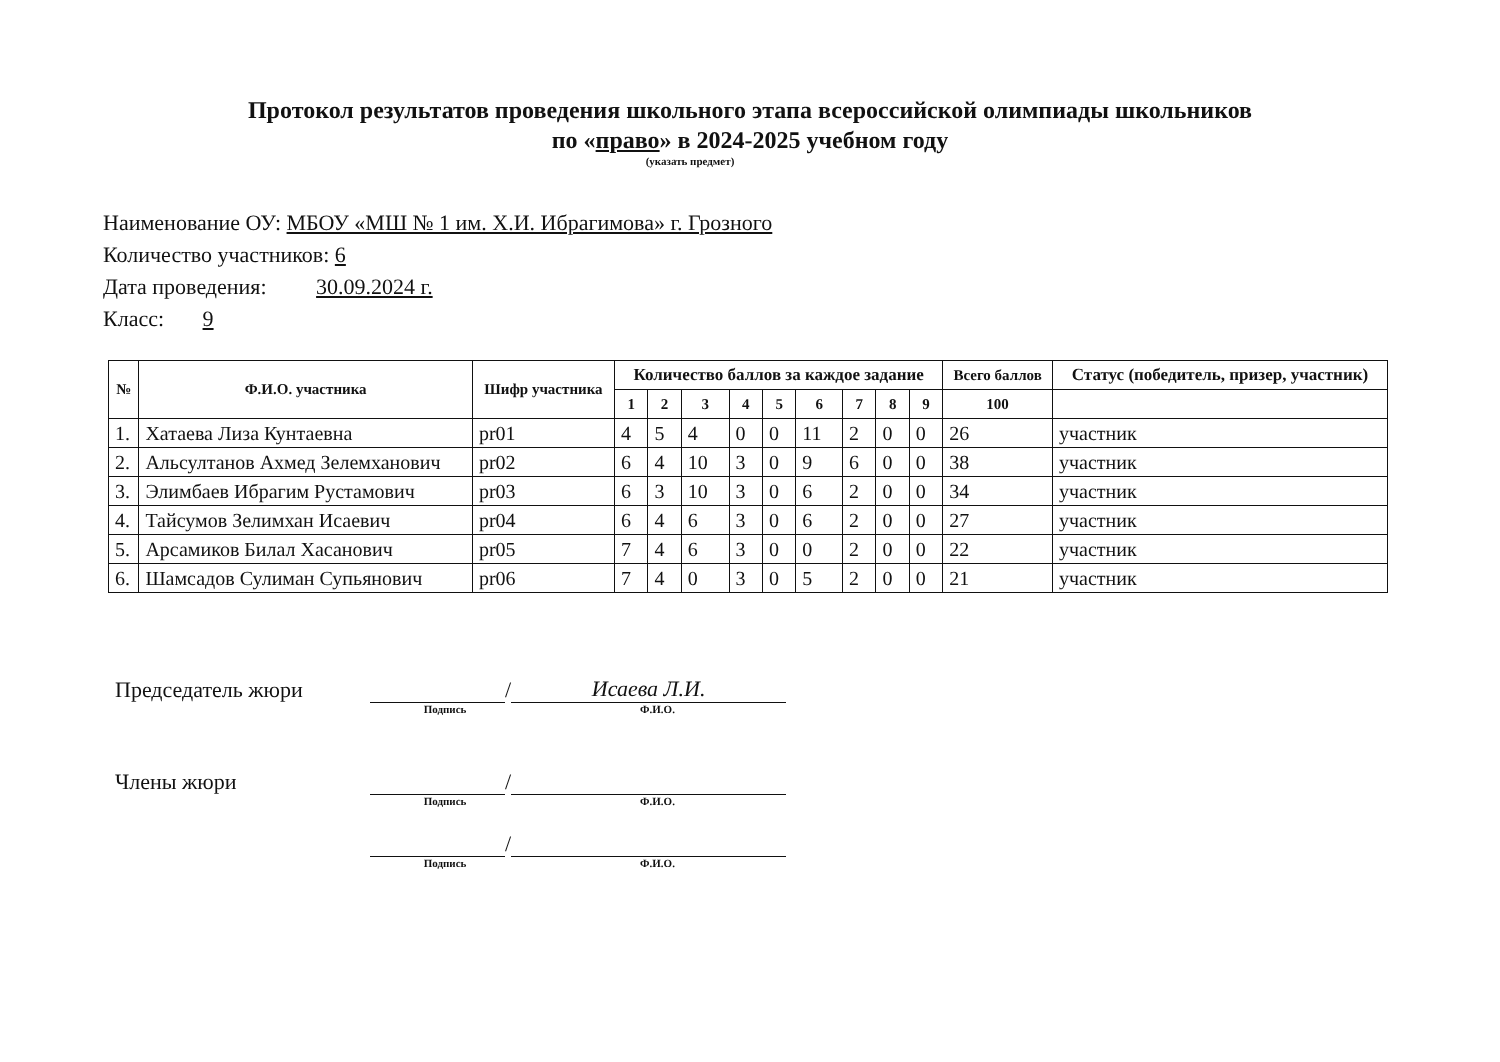Протокол результатов проведения школьного этапа всероссийской олимпиады школьников
по «право» в 2024-2025 учебном году
(указать предмет)
Наименование ОУ: МБОУ «МШ № 1 им. Х.И. Ибрагимова» г. Грозного
Количество участников: 6
Дата проведения: 30.09.2024 г.
Класс: 9
| № | Ф.И.О. участника | Шифр участника | Количество баллов за каждое задание | | | | | | | | | Всего баллов | Статус (победитель, призер, участник) |
| --- | --- | --- | --- | --- | --- | --- | --- | --- | --- | --- | --- | --- | --- |
| | | | 1 | 2 | 3 | 4 | 5 | 6 | 7 | 8 | 9 | 100 | |
| 1. | Хатаева Лиза Кунтаевна | pr01 | 4 | 5 | 4 | 0 | 0 | 11 | 2 | 0 | 0 | 26 | участник |
| 2. | Альсултанов Ахмед Зелемханович | pr02 | 6 | 4 | 10 | 3 | 0 | 9 | 6 | 0 | 0 | 38 | участник |
| 3. | Элимбаев Ибрагим Рустамович | pr03 | 6 | 3 | 10 | 3 | 0 | 6 | 2 | 0 | 0 | 34 | участник |
| 4. | Тайсумов Зелимхан Исаевич | pr04 | 6 | 4 | 6 | 3 | 0 | 6 | 2 | 0 | 0 | 27 | участник |
| 5. | Арсамиков Билал Хасанович | pr05 | 7 | 4 | 6 | 3 | 0 | 0 | 2 | 0 | 0 | 22 | участник |
| 6. | Шамсадов Сулиман Супьянович | pr06 | 7 | 4 | 0 | 3 | 0 | 5 | 2 | 0 | 0 | 21 | участник |
Председатель жюри / Исаева Л.И.
Подпись Ф.И.О.
Члены жюри /
Подпись Ф.И.О.
/
Подпись Ф.И.О.